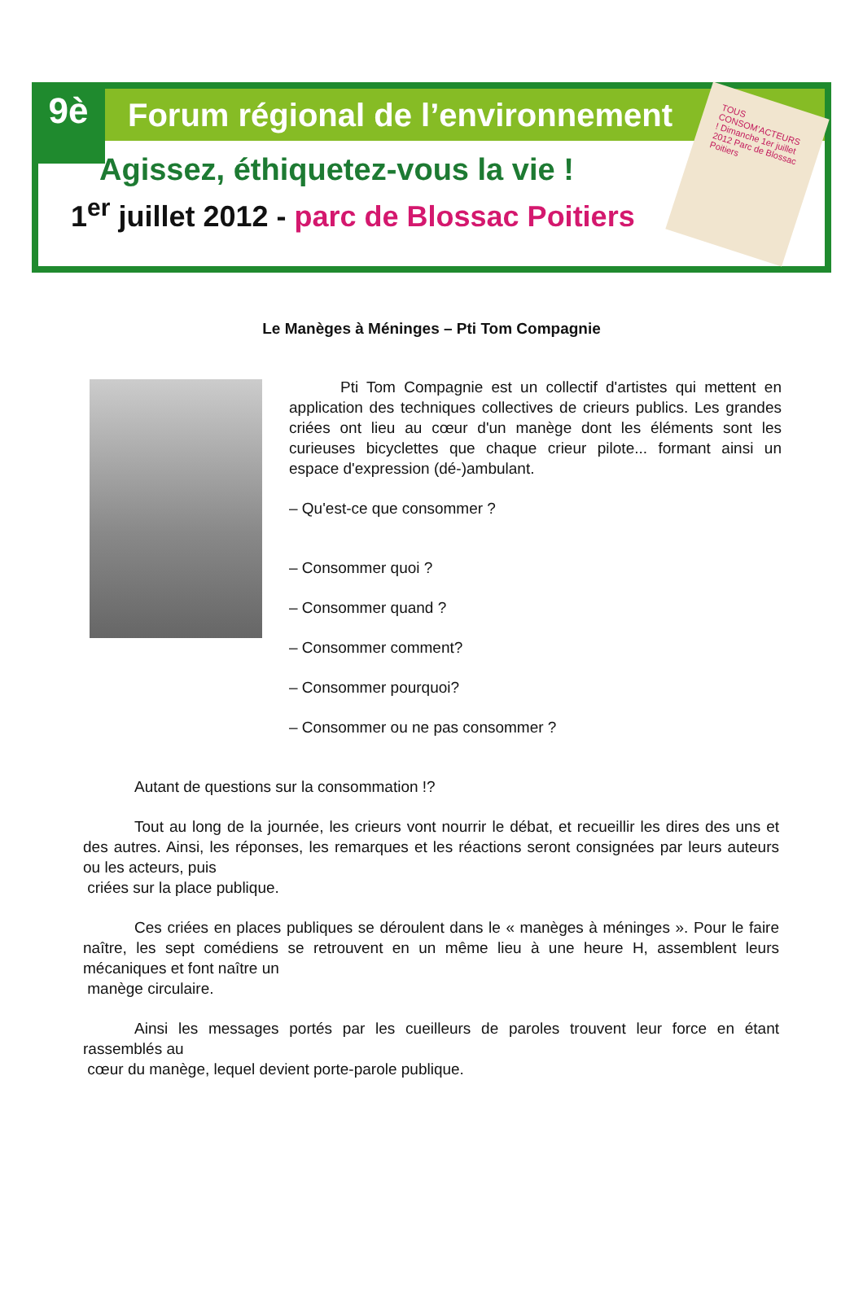9è
Forum régional de l’environnement
Agissez, éthiquetez-vous la vie !
1<sup>er</sup> juillet 2012 - parc de Blossac Poitiers
TOUS CONSOM’ACTEURS ! Dimanche 1er juillet 2012 Parc de Blossac Poitiers
Le Manèges à Méninges – Pti Tom Compagnie
Pti Tom Compagnie est un collectif d'artistes qui mettent en application des techniques collectives de crieurs publics. Les grandes criées ont lieu au cœur d'un manège dont les éléments sont les curieuses bicyclettes que chaque crieur pilote... formant ainsi un espace d'expression (dé-)ambulant.
– Qu'est-ce que consommer ?
– Consommer quoi ?
– Consommer quand ?
– Consommer comment?
– Consommer pourquoi?
– Consommer ou ne pas consommer ?
Autant de questions sur la consommation !?
Tout au long de la journée, les crieurs vont nourrir le débat, et recueillir les dires des uns et des autres. Ainsi, les réponses, les remarques et les réactions seront consignées par leurs auteurs ou les acteurs, puis
criées sur la place publique.
Ces criées en places publiques se déroulent dans le « manèges à méninges ». Pour le faire naître, les sept comédiens se retrouvent en un même lieu à une heure H, assemblent leurs mécaniques et font naître un
manège circulaire.
Ainsi les messages portés par les cueilleurs de paroles trouvent leur force en étant rassemblés au
cœur du manège, lequel devient porte-parole publique.